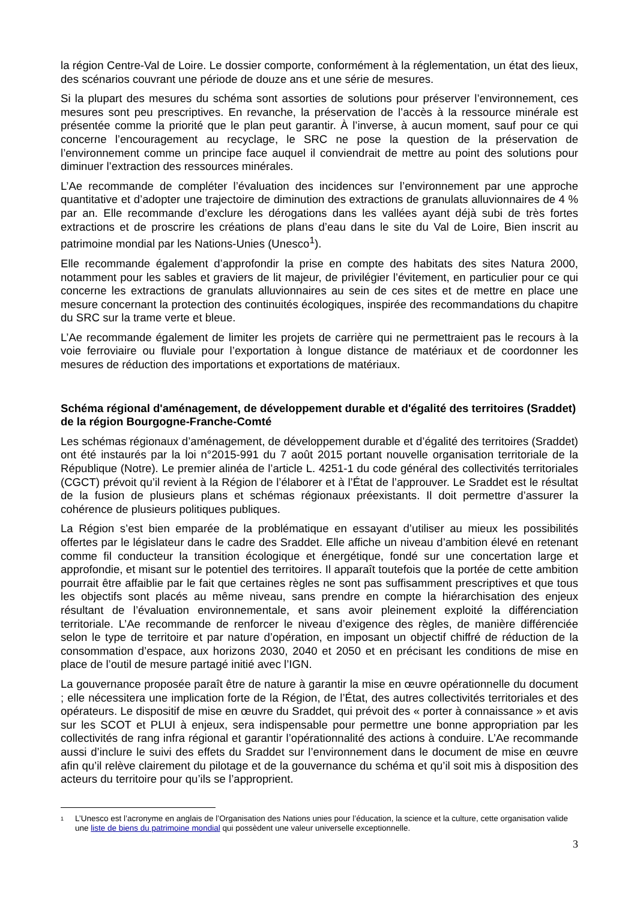la région Centre-Val de Loire. Le dossier comporte, conformément à la réglementation, un état des lieux, des scénarios couvrant une période de douze ans et une série de mesures.
Si la plupart des mesures du schéma sont assorties de solutions pour préserver l’environnement, ces mesures sont peu prescriptives. En revanche, la préservation de l’accès à la ressource minérale est présentée comme la priorité que le plan peut garantir. À l’inverse, à aucun moment, sauf pour ce qui concerne l’encouragement au recyclage, le SRC ne pose la question de la préservation de l’environnement comme un principe face auquel il conviendrait de mettre au point des solutions pour diminuer l’extraction des ressources minérales.
L’Ae recommande de compléter l’évaluation des incidences sur l’environnement par une approche quantitative et d’adopter une trajectoire de diminution des extractions de granulats alluvionnaires de 4 % par an. Elle recommande d’exclure les dérogations dans les vallées ayant déjà subi de très fortes extractions et de proscrire les créations de plans d’eau dans le site du Val de Loire, Bien inscrit au patrimoine mondial par les Nations-Unies (Unesco<sup>1</sup>).
Elle recommande également d’approfondir la prise en compte des habitats des sites Natura 2000, notamment pour les sables et graviers de lit majeur, de privilégier l’évitement, en particulier pour ce qui concerne les extractions de granulats alluvionnaires au sein de ces sites et de mettre en place une mesure concernant la protection des continuités écologiques, inspirée des recommandations du chapitre du SRC sur la trame verte et bleue.
L’Ae recommande également de limiter les projets de carrière qui ne permettraient pas le recours à la voie ferroviaire ou fluviale pour l’exportation à longue distance de matériaux et de coordonner les mesures de réduction des importations et exportations de matériaux.
Schéma régional d'aménagement, de développement durable et d'égalité des territoires (Sraddet) de la région Bourgogne-Franche-Comté
Les schémas régionaux d’aménagement, de développement durable et d’égalité des territoires (Sraddet) ont été instaurés par la loi n°2015-991 du 7 août 2015 portant nouvelle organisation territoriale de la République (Notre). Le premier alinéa de l’article L. 4251-1 du code général des collectivités territoriales (CGCT) prévoit qu’il revient à la Région de l’élaborer et à l’État de l’approuver. Le Sraddet est le résultat de la fusion de plusieurs plans et schémas régionaux préexistants. Il doit permettre d’assurer la cohérence de plusieurs politiques publiques.
La Région s’est bien emparée de la problématique en essayant d’utiliser au mieux les possibilités offertes par le législateur dans le cadre des Sraddet. Elle affiche un niveau d’ambition élevé en retenant comme fil conducteur la transition écologique et énergétique, fondé sur une concertation large et approfondie, et misant sur le potentiel des territoires. Il apparaît toutefois que la portée de cette ambition pourrait être affaiblie par le fait que certaines règles ne sont pas suffisamment prescriptives et que tous les objectifs sont placés au même niveau, sans prendre en compte la hiérarchisation des enjeux résultant de l’évaluation environnementale, et sans avoir pleinement exploité la différenciation territoriale. L’Ae recommande de renforcer le niveau d’exigence des règles, de manière différenciée selon le type de territoire et par nature d’opération, en imposant un objectif chiffré de réduction de la consommation d’espace, aux horizons 2030, 2040 et 2050 et en précisant les conditions de mise en place de l’outil de mesure partagé initié avec l’IGN.
La gouvernance proposée paraît être de nature à garantir la mise en œuvre opérationnelle du document ; elle nécessitera une implication forte de la Région, de l’État, des autres collectivités territoriales et des opérateurs. Le dispositif de mise en œuvre du Sraddet, qui prévoit des « porter à connaissance » et avis sur les SCOT et PLUI à enjeux, sera indispensable pour permettre une bonne appropriation par les collectivités de rang infra régional et garantir l’opérationnalité des actions à conduire. L’Ae recommande aussi d’inclure le suivi des effets du Sraddet sur l’environnement dans le document de mise en œuvre afin qu’il relève clairement du pilotage et de la gouvernance du schéma et qu’il soit mis à disposition des acteurs du territoire pour qu’ils se l’approprient.
1 L’Unesco est l’acronyme en anglais de l’Organisation des Nations unies pour l’éducation, la science et la culture, cette organisation valide une liste de biens du patrimoine mondial qui possèdent une valeur universelle exceptionnelle.
3